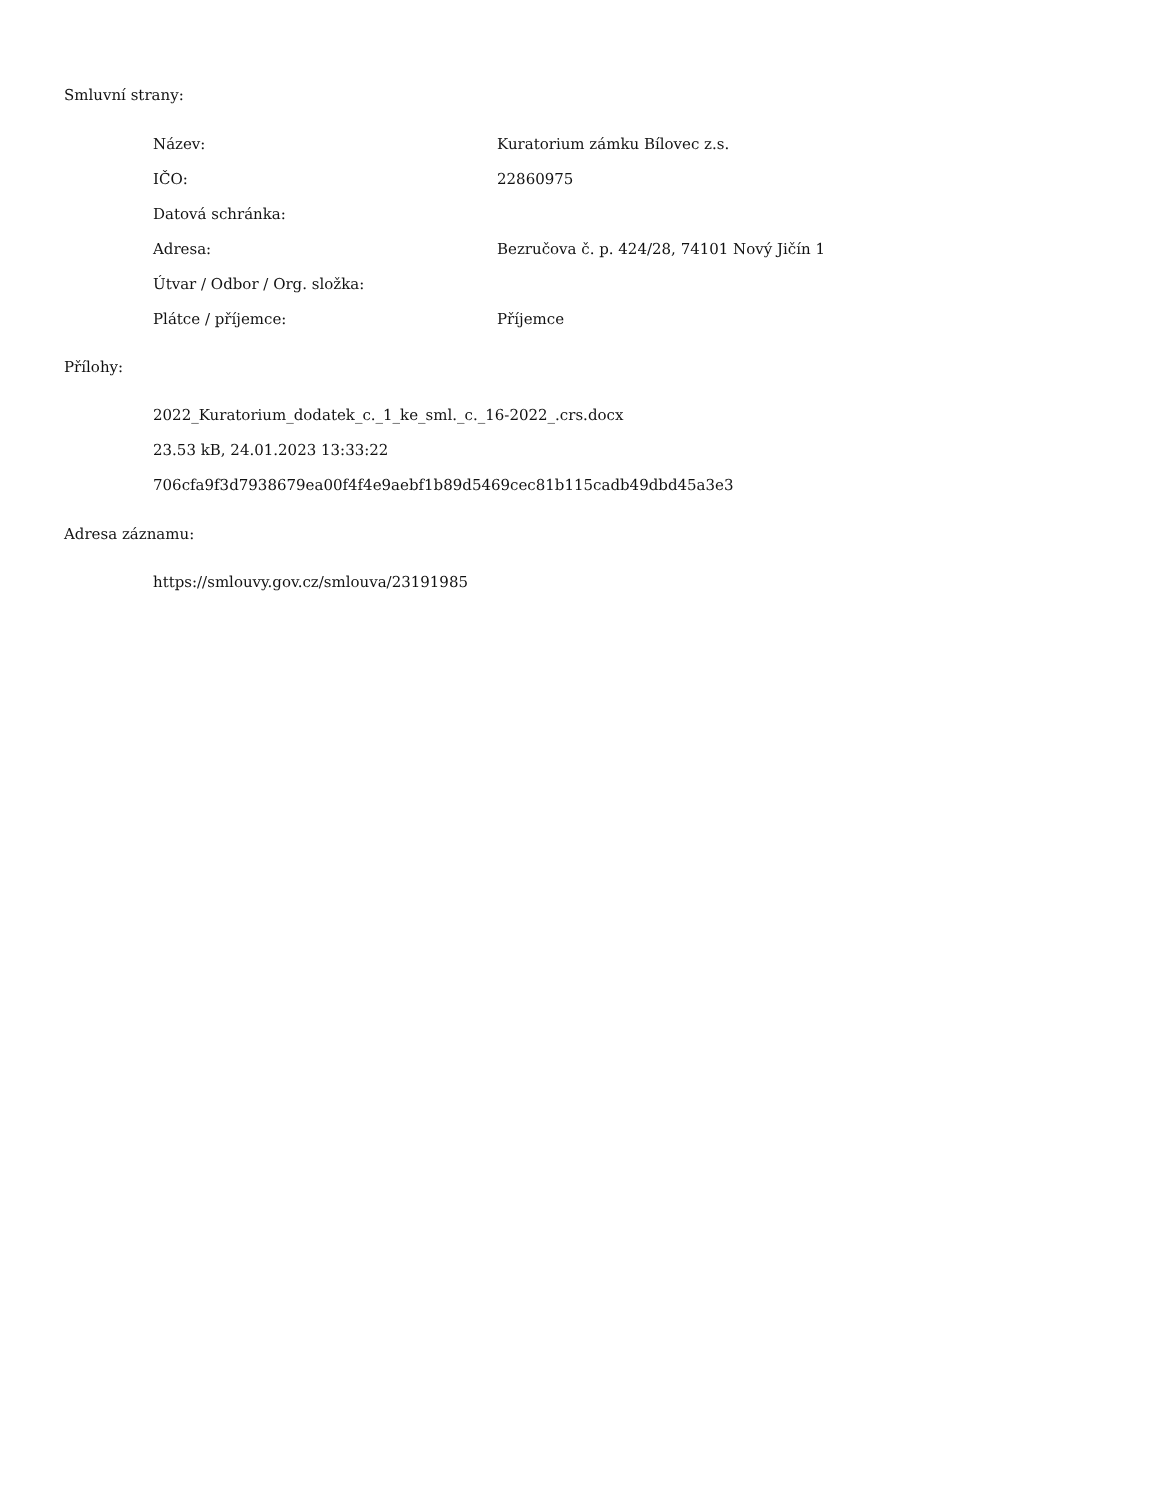Smluvní strany:
| Název: | Kuratorium zámku Bílovec z.s. |
| IČO: | 22860975 |
| Datová schránka: | |
| Adresa: | Bezručova č. p. 424/28, 74101 Nový Jičín 1 |
| Útvar / Odbor / Org. složka: | |
| Plátce / příjemce: | Příjemce |
Přílohy:
2022_Kuratorium_dodatek_c._1_ke_sml._c._16-2022_.crs.docx
23.53 kB, 24.01.2023 13:33:22
706cfa9f3d7938679ea00f4f4e9aebf1b89d5469cec81b115cadb49dbd45a3e3
Adresa záznamu:
https://smlouvy.gov.cz/smlouva/23191985